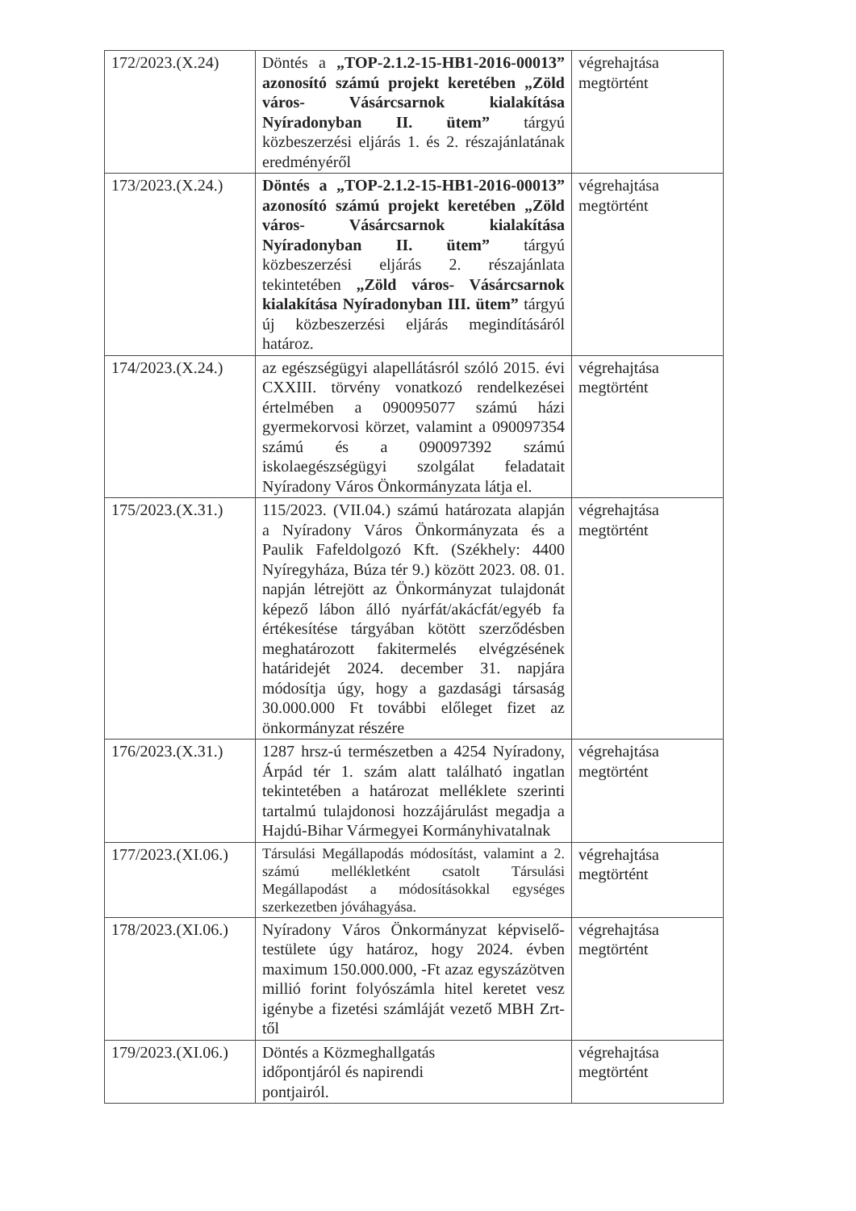| 172/2023.(X.24) | Döntés a „TOP-2.1.2-15-HB1-2016-00013” azonosító számú projekt keretében „Zöld város- Vásárcsarnok kialakítása Nyíradonyban II. ütem” tárgyú közbeszerzési eljárás 1. és 2. részajánlatának eredményéről | végrehajtása megtörtént |
| 173/2023.(X.24.) | Döntés a „TOP-2.1.2-15-HB1-2016-00013” azonosító számú projekt keretében „Zöld város- Vásárcsarnok kialakítása Nyíradonyban II. ütem” tárgyú közbeszerzési eljárás 2. részajánlata tekintetében „Zöld város- Vásárcsarnok kialakítása Nyíradonyban III. ütem” tárgyú új közbeszerzési eljárás megindításáról határoz. | végrehajtása megtörtént |
| 174/2023.(X.24.) | az egészségügyi alapellátásról szóló 2015. évi CXXIII. törvény vonatkozó rendelkezései értelmében a 090095077 számú házi gyermekorvosi körzet, valamint a 090097354 számú és a 090097392 számú iskolaegészségügyi szolgálat feladatait Nyíradony Város Önkormányzata látja el. | végrehajtása megtörtént |
| 175/2023.(X.31.) | 115/2023. (VII.04.) számú határozata alapján a Nyíradony Város Önkormányzata és a Paulik Fafeldolgozó Kft. (Székhely: 4400 Nyíregyháza, Búza tér 9.) között 2023. 08. 01. napján létrejött az Önkormányzat tulajdonát képező lábon álló nyárfát/akácfát/egyéb fa értékesítése tárgyában kötött szerződésben meghatározott fakitermelés elvégzésének határidejét 2024. december 31. napjára módosítja úgy, hogy a gazdasági társaság 30.000.000 Ft további előleget fizet az önkormányzat részére | végrehajtása megtörtént |
| 176/2023.(X.31.) | 1287 hrsz-ú természetben a 4254 Nyíradony, Árpád tér 1. szám alatt található ingatlan tekintetében a határozat melléklete szerinti tartalmú tulajdonosi hozzájárulást megadja a Hajdú-Bihar Vármegyei Kormányhivatalnak | végrehajtása megtörtént |
| 177/2023.(XI.06.) | Társulási Megállapodás módosítást, valamint a 2. számú mellékletként csatolt Társulási Megállapodást a módosításokkal egységes szerkezetben jóváhagyása. | végrehajtása megtörtént |
| 178/2023.(XI.06.) | Nyíradony Város Önkormányzat képviselő-testülete úgy határoz, hogy 2024. évben maximum 150.000.000, -Ft azaz egyszázötven millió forint folyószámla hitel keretet vesz igénybe a fizetési számláját vezető MBH Zrt-től | végrehajtása megtörtént |
| 179/2023.(XI.06.) | Döntés a Közmeghallgatás időpontjáról és napirendi pontjairól. | végrehajtása megtörtént |